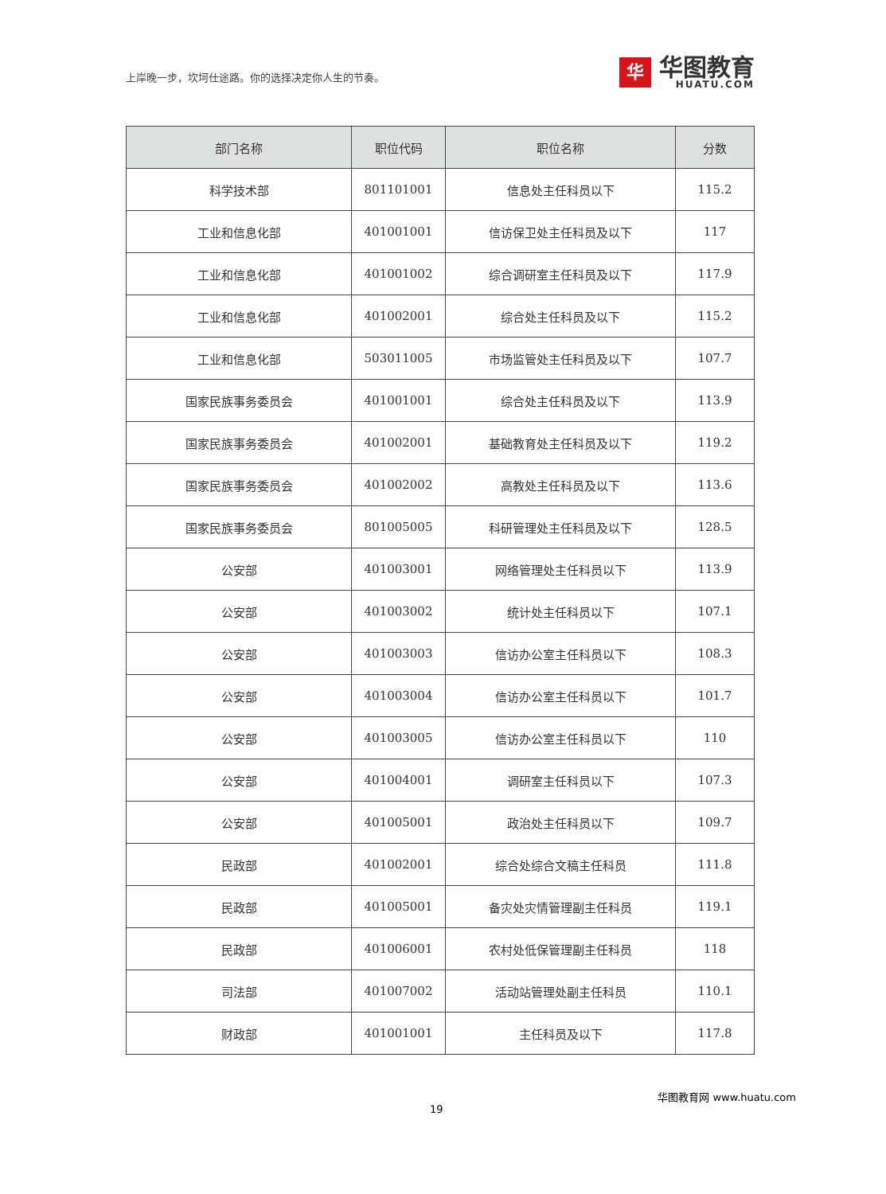上岸晚一步，坎坷仕途路。你的选择决定你人生的节奏。
华
华图教育
HUATU.COM
| 部门名称 | 职位代码 | 职位名称 | 分数 |
| --- | --- | --- | --- |
| 科学技术部 | 801101001 | 信息处主任科员以下 | 115.2 |
| 工业和信息化部 | 401001001 | 信访保卫处主任科员及以下 | 117 |
| 工业和信息化部 | 401001002 | 综合调研室主任科员及以下 | 117.9 |
| 工业和信息化部 | 401002001 | 综合处主任科员及以下 | 115.2 |
| 工业和信息化部 | 503011005 | 市场监管处主任科员及以下 | 107.7 |
| 国家民族事务委员会 | 401001001 | 综合处主任科员及以下 | 113.9 |
| 国家民族事务委员会 | 401002001 | 基础教育处主任科员及以下 | 119.2 |
| 国家民族事务委员会 | 401002002 | 高教处主任科员及以下 | 113.6 |
| 国家民族事务委员会 | 801005005 | 科研管理处主任科员及以下 | 128.5 |
| 公安部 | 401003001 | 网络管理处主任科员以下 | 113.9 |
| 公安部 | 401003002 | 统计处主任科员以下 | 107.1 |
| 公安部 | 401003003 | 信访办公室主任科员以下 | 108.3 |
| 公安部 | 401003004 | 信访办公室主任科员以下 | 101.7 |
| 公安部 | 401003005 | 信访办公室主任科员以下 | 110 |
| 公安部 | 401004001 | 调研室主任科员以下 | 107.3 |
| 公安部 | 401005001 | 政治处主任科员以下 | 109.7 |
| 民政部 | 401002001 | 综合处综合文稿主任科员 | 111.8 |
| 民政部 | 401005001 | 备灾处灾情管理副主任科员 | 119.1 |
| 民政部 | 401006001 | 农村处低保管理副主任科员 | 118 |
| 司法部 | 401007002 | 活动站管理处副主任科员 | 110.1 |
| 财政部 | 401001001 | 主任科员及以下 | 117.8 |
19 华图教育网 www.huatu.com